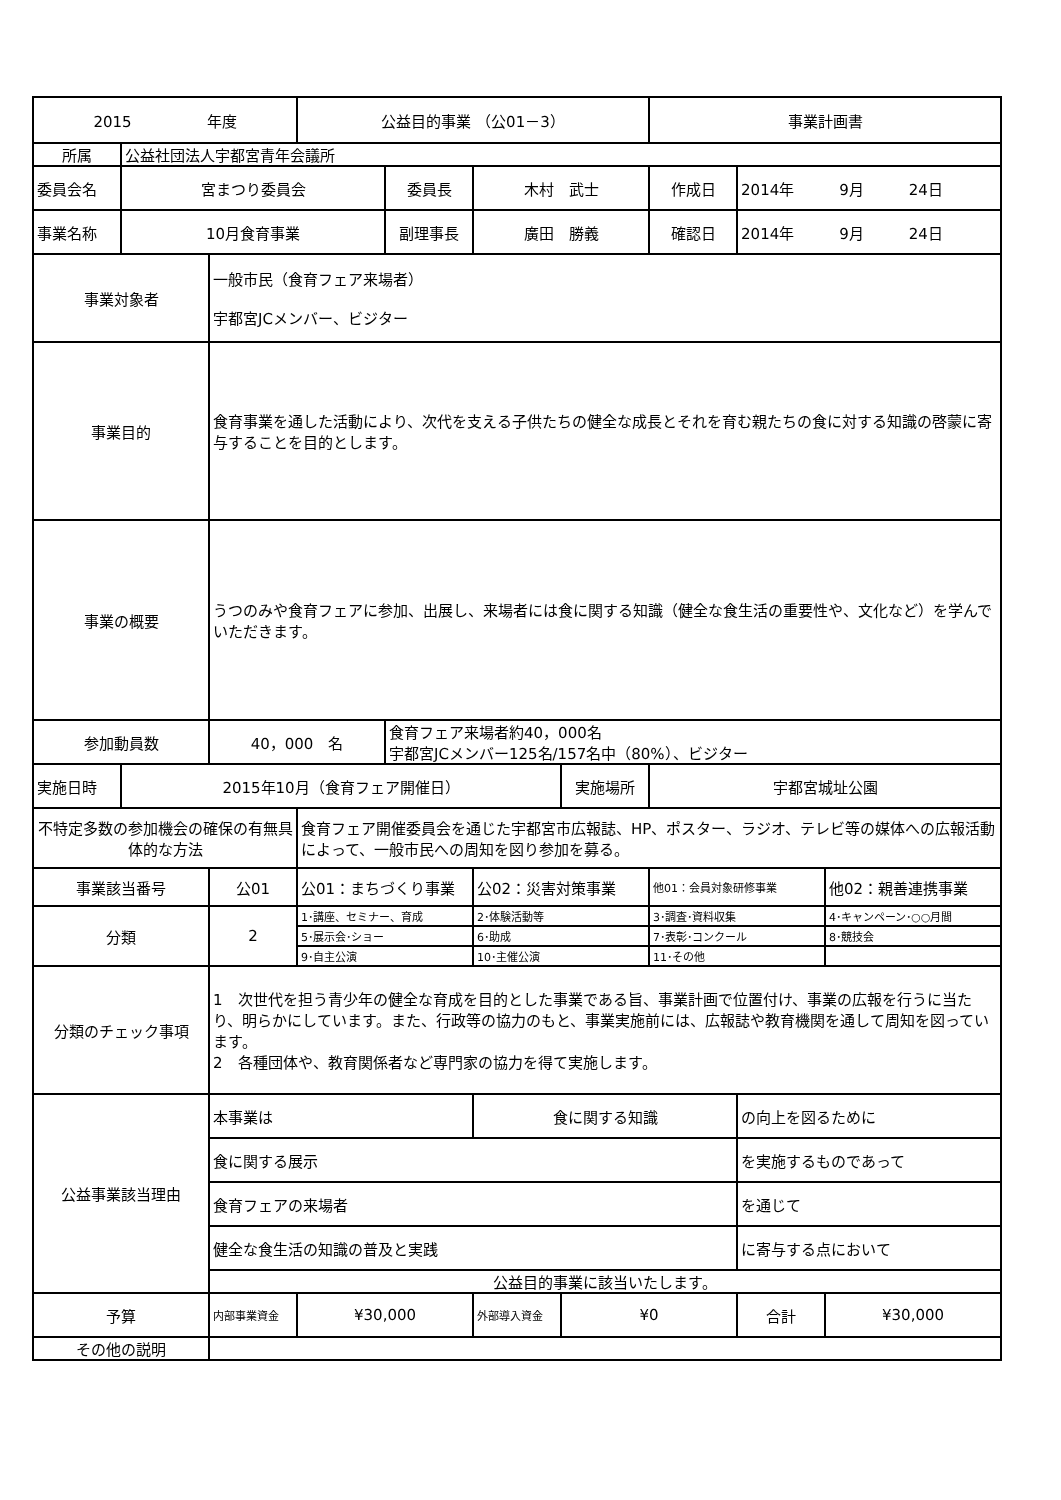| 2015 年度 | | | 公益目的事業 （公01－3） | | | | 事業計画書 | | |
| 所属 | 公益社団法人宇都宮青年会議所 | | | | | | | | |
| 委員会名 | 宮まつり委員会 | | | 委員長 | 木村 武士 | | 作成日 | 2014年 9月 24日 | |
| 事業名称 | 10月食育事業 | | | 副理事長 | 廣田 勝義 | | 確認日 | 2014年 9月 24日 | |
| 事業対象者 | | 一般市民（食育フェア来場者） 宇都宮JCメンバー、ビジター | | | | | | | |
| 事業目的 | | 食育事業を通した活動により、次代を支える子供たちの健全な成長とそれを育む親たちの食に対する知識の啓蒙に寄与することを目的とします。 | | | | | | | |
| 事業の概要 | | うつのみや食育フェアに参加、出展し、来場者には食に関する知識（健全な食生活の重要性や、文化など）を学んでいただきます。 | | | | | | | |
| 参加動員数 | | 40，000 名 | | 食育フェア来場者約40，000名 宇都宮JCメンバー125名/157名中（80%）、ビジター | | | | | |
| 実施日時 | 2015年10月（食育フェア開催日） | | | | | 実施場所 | 宇都宮城址公園 | | |
| 不特定多数の参加機会の確保の有無具体的な方法 | | | 食育フェア開催委員会を通じた宇都宮市広報誌、HP、ポスター、ラジオ、テレビ等の媒体への広報活動によって、一般市民への周知を図り参加を募る。 | | | | | | |
| 事業該当番号 | | 公01 | 公01：まちづくり事業 | | 公02：災害対策事業 | | 他01：会員対象研修事業 | | 他02：親善連携事業 |
| 分類 | | 2 | 1･講座、セミナー、育成 | | 2･体験活動等 | | 3･調査･資料収集 | | 4･キャンペーン･○○月間 |
| | | | 5･展示会･ショー | | 6･助成 | | 7･表彰･コンクール | | 8･競技会 |
| | | | 9･自主公演 | | 10･主催公演 | | 11･その他 | | |
| 分類のチェック事項 | | 1 次世代を担う青少年の健全な育成を目的とした事業である旨、事業計画で位置付け、事業の広報を行うに当たり、明らかにしています。また、行政等の協力のもと、事業実施前には、広報誌や教育機関を通して周知を図っています。 2 各種団体や、教育関係者など専門家の協力を得て実施します。 | | | | | | | |
| 公益事業該当理由 | | 本事業は | | | 食に関する知識 | | | の向上を図るために | |
| | | 食に関する展示 | | | | | | を実施するものであって | |
| | | 食育フェアの来場者 | | | | | | を通じて | |
| | | 健全な食生活の知識の普及と実践 | | | | | | に寄与する点において | |
| | | 公益目的事業に該当いたします。 | | | | | | | |
| 予算 | | 内部事業資金 | ¥30,000 | | 外部導入資金 | ¥0 | | 合計 | ¥30,000 |
| その他の説明 | | | | | | | | | |